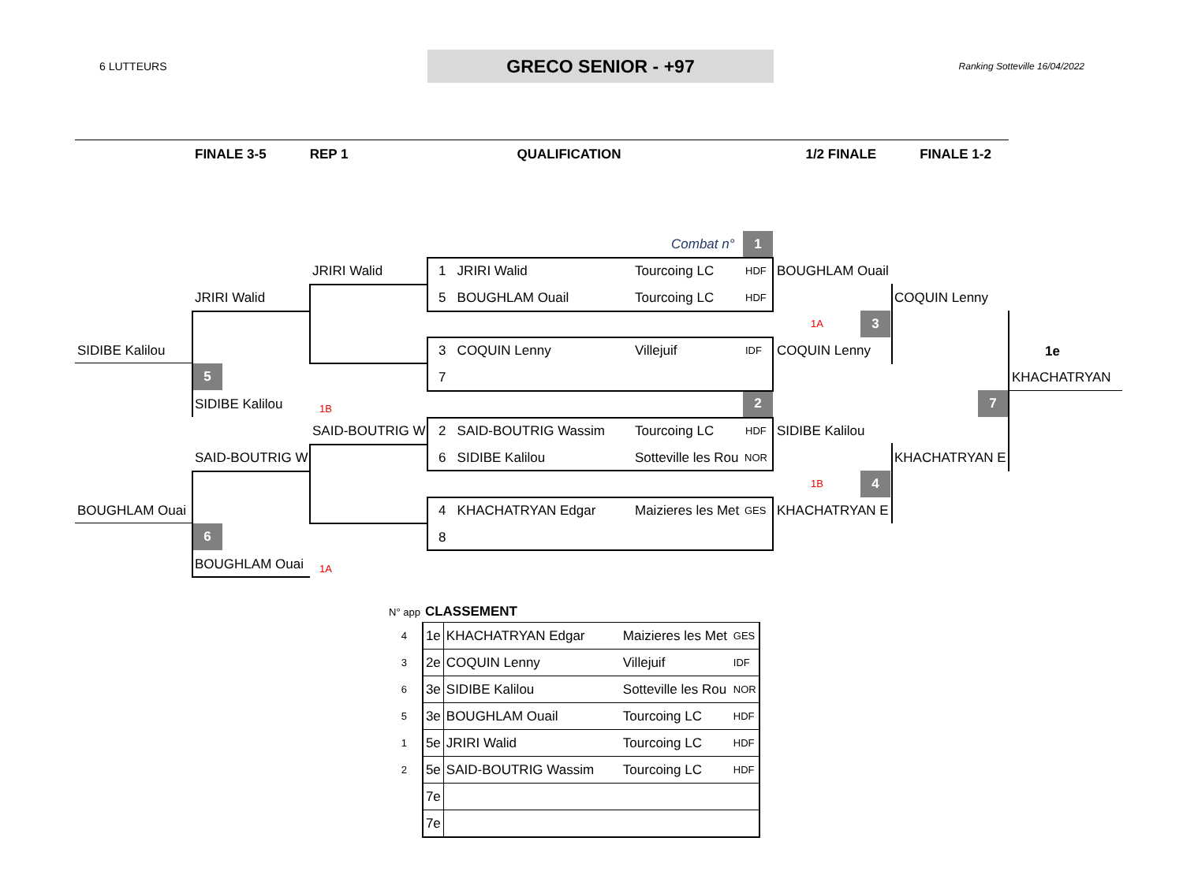6 LUTTEURS
GRECO SENIOR - +97
Ranking Sotteville 16/04/2022
FINALE 3-5 REP 1 QUALIFICATION 1/2 FINALE FINALE 1-2
Combat n° 1
JRIRI Walid 1 JRIRI Walid Tourcoing LC HDF BOUGHLAM Ouail
JRIRI Walid 5 BOUGHLAM Ouail Tourcoing LC HDF COQUIN Lenny
1A 3
SIDIBE Kalilou 3 COQUIN Lenny Villejuif IDF COQUIN Lenny 1e
5 7 KHACHATRYAN
SIDIBE Kalilou 1B
2 7
SAID-BOUTRIG W 2 SAID-BOUTRIG Wassim Tourcoing LC HDF SIDIBE Kalilou
SAID-BOUTRIG W 6 SIDIBE Kalilou Sotteville les Rou NOR KHACHATRYAN E
1B 4
BOUGHLAM Ouai 4 KHACHATRYAN Edgar Maizieres les Met GES KHACHATRYAN E
6 8
BOUGHLAM Ouai 1A
| N° app | CLASSEMENT | | | |
| 4 | 1e | KHACHATRYAN Edgar | Maizieres les Met | GES |
| 3 | 2e | COQUIN Lenny | Villejuif | IDF |
| 6 | 3e | SIDIBE Kalilou | Sotteville les Rou | NOR |
| 5 | 3e | BOUGHLAM Ouail | Tourcoing LC | HDF |
| 1 | 5e | JRIRI Walid | Tourcoing LC | HDF |
| 2 | 5e | SAID-BOUTRIG Wassim | Tourcoing LC | HDF |
| | 7e | | | |
| | 7e | | | |